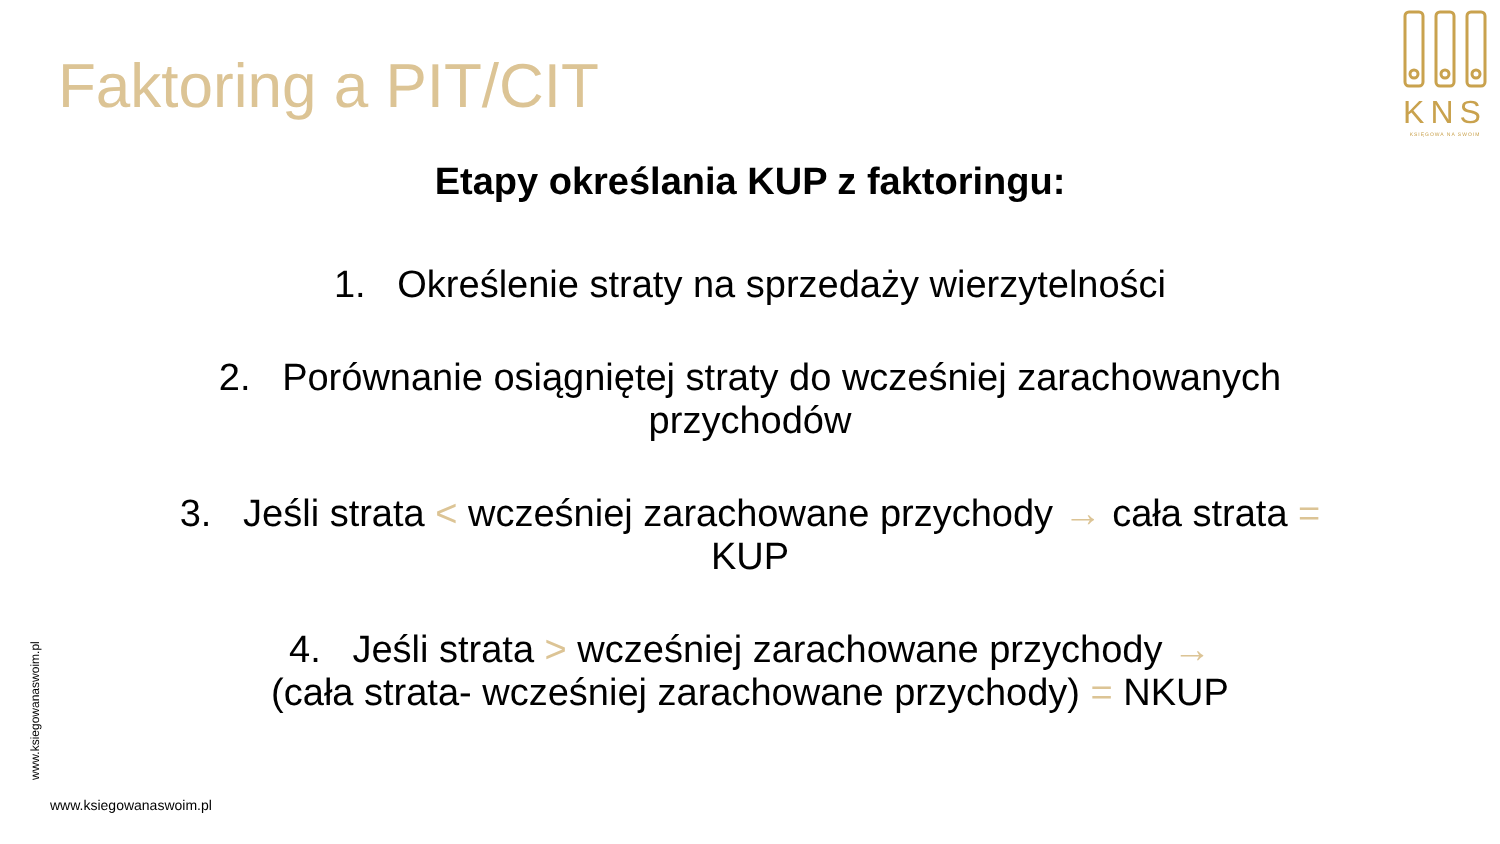Faktoring a PIT/CIT
KNS
KSIĘGOWA NA SWOIM
Etapy określania KUP z faktoringu:
1. Określenie straty na sprzedaży wierzytelności
2. Porównanie osiągniętej straty do wcześniej zarachowanych przychodów
3. Jeśli strata < wcześniej zarachowane przychody → cała strata = KUP
4. Jeśli strata > wcześniej zarachowane przychody →
(cała strata- wcześniej zarachowane przychody) = NKUP
www.ksiegowanaswoim.pl
www.ksiegowanaswoim.pl